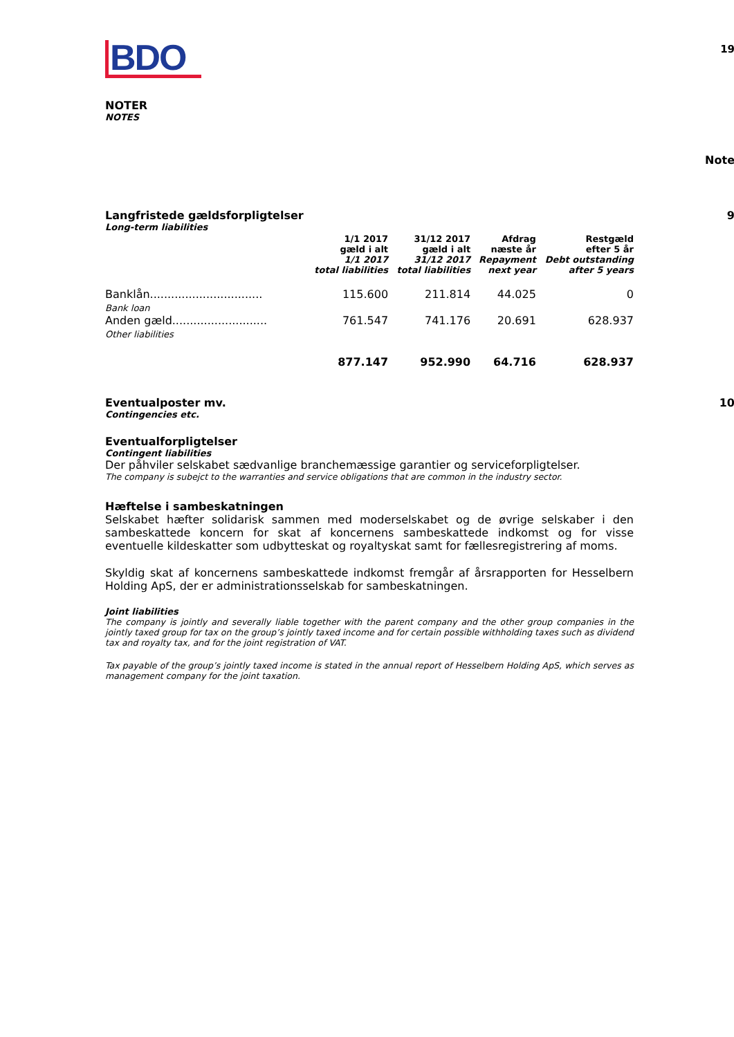BDO
19
NOTER
NOTES
Note
Langfristede gældsforpligtelser
9
Long-term liabilities
| | 1/1 2017 gæld i alt 1/1 2017 total liabilities | 31/12 2017 gæld i alt 31/12 2017 total liabilities | Afdrag næste år Repayment next year | Restgæld efter 5 år Debt outstanding after 5 years |
| --- | --- | --- | --- | --- |
| Banklån................................ Bank loan | 115.600 | 211.814 | 44.025 | 0 |
| Anden gæld........................... Other liabilities | 761.547 | 741.176 | 20.691 | 628.937 |
| | 877.147 | 952.990 | 64.716 | 628.937 |
Eventualposter mv.
10
Contingencies etc.
Eventualforpligtelser
Contingent liabilities
Der påhviler selskabet sædvanlige branchemæssige garantier og serviceforpligtelser.
The company is subejct to the warranties and service obligations that are common in the industry sector.
Hæftelse i sambeskatningen
Selskabet hæfter solidarisk sammen med moderselskabet og de øvrige selskaber i den sambeskattede koncern for skat af koncernens sambeskattede indkomst og for visse eventuelle kildeskatter som udbytteskat og royaltyskat samt for fællesregistrering af moms.
Skyldig skat af koncernens sambeskattede indkomst fremgår af årsrapporten for Hesselbern Holding ApS, der er administrationsselskab for sambeskatningen.
Joint liabilities
The company is jointly and severally liable together with the parent company and the other group companies in the jointly taxed group for tax on the group’s jointly taxed income and for certain possible withholding taxes such as dividend tax and royalty tax, and for the joint registration of VAT.
Tax payable of the group’s jointly taxed income is stated in the annual report of Hesselbern Holding ApS, which serves as management company for the joint taxation.